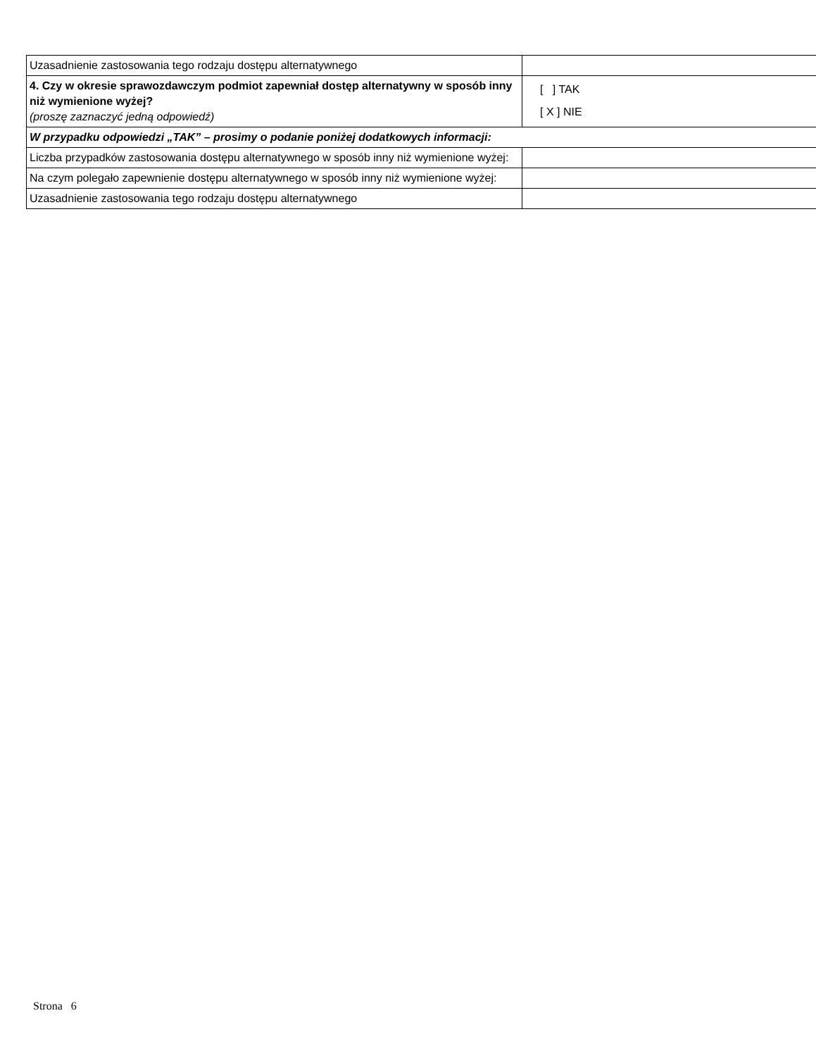| Uzasadnienie zastosowania tego rodzaju dostępu alternatywnego | |
| 4. Czy w okresie sprawozdawczym podmiot zapewniał dostęp alternatywny w sposób inny niż wymienione wyżej? (proszę zaznaczyć jedną odpowiedź) | [ ] TAK [ X ] NIE |
| W przypadku odpowiedzi „TAK” – prosimy o podanie poniżej dodatkowych informacji: | |
| Liczba przypadków zastosowania dostępu alternatywnego w sposób inny niż wymienione wyżej: | |
| Na czym polegało zapewnienie dostępu alternatywnego w sposób inny niż wymienione wyżej: | |
| Uzasadnienie zastosowania tego rodzaju dostępu alternatywnego | |
Strona 6